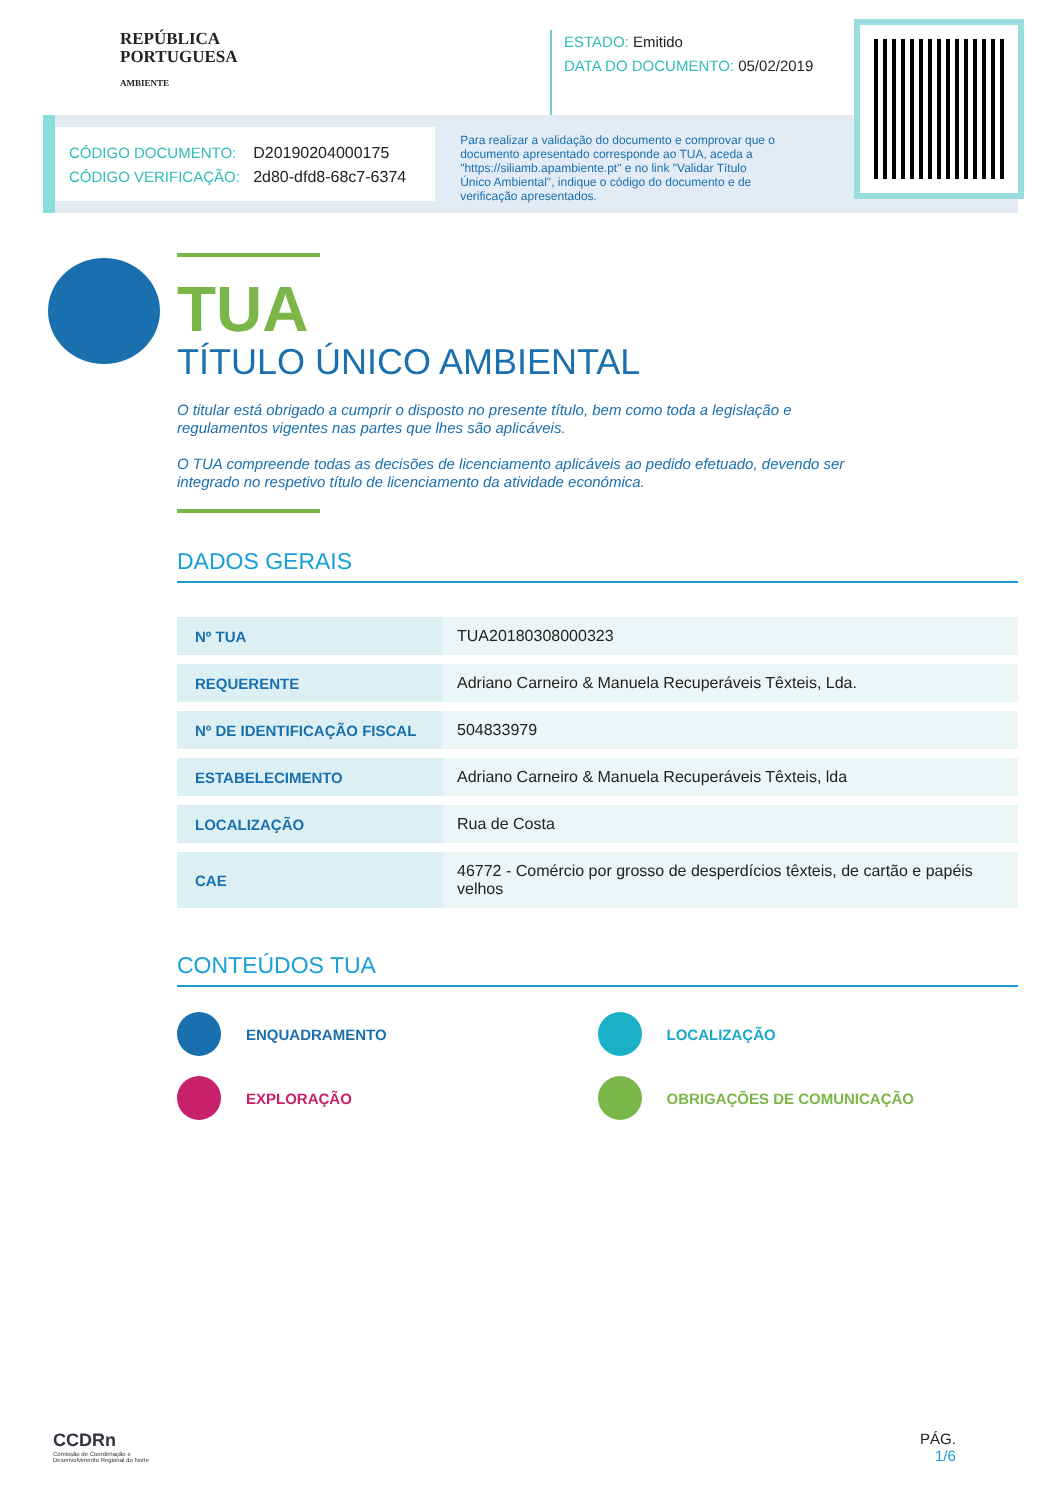REPÚBLICA
PORTUGUESA
AMBIENTE
ESTADO: Emitido
DATA DO DOCUMENTO: 05/02/2019
CÓDIGO DOCUMENTO: D20190204000175
CÓDIGO VERIFICAÇÃO: 2d80-dfd8-68c7-6374
Para realizar a validação do documento e comprovar que o documento apresentado corresponde ao TUA, aceda a "https://siliamb.apambiente.pt" e no link "Validar Título Único Ambiental", indique o código do documento e de verificação apresentados.
TUA
TÍTULO ÚNICO AMBIENTAL
O titular está obrigado a cumprir o disposto no presente título, bem como toda a legislação e regulamentos vigentes nas partes que lhes são aplicáveis.
O TUA compreende todas as decisões de licenciamento aplicáveis ao pedido efetuado, devendo ser integrado no respetivo título de licenciamento da atividade económica.
DADOS GERAIS
| Nº TUA | TUA20180308000323 |
| REQUERENTE | Adriano Carneiro & Manuela Recuperáveis Têxteis, Lda. |
| Nº DE IDENTIFICAÇÃO FISCAL | 504833979 |
| ESTABELECIMENTO | Adriano Carneiro & Manuela Recuperáveis Têxteis, lda |
| LOCALIZAÇÃO | Rua de Costa |
| CAE | 46772 - Comércio por grosso de desperdícios têxteis, de cartão e papéis velhos |
CONTEÚDOS TUA
ENQUADRAMENTO
LOCALIZAÇÃO
EXPLORAÇÃO
OBRIGAÇÕES DE COMUNICAÇÃO
CCDRn
Comissão de Coordenação e
Desenvolvimento Regional do Norte
PÁG.
1/6